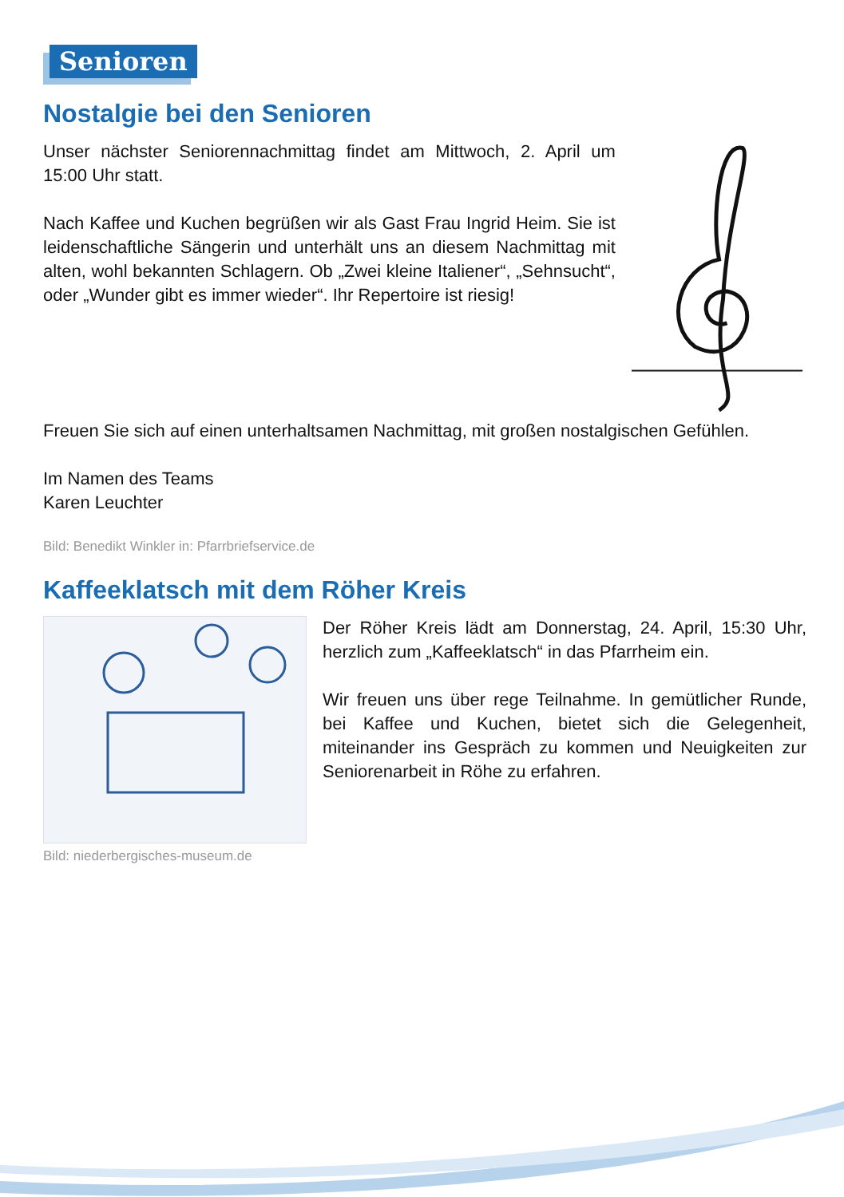Senioren
Nostalgie bei den Senioren
Unser nächster Seniorennachmittag findet am Mittwoch, 2. April um 15:00 Uhr statt.
Nach Kaffee und Kuchen begrüßen wir als Gast Frau Ingrid Heim. Sie ist leidenschaftliche Sängerin und unterhält uns an diesem Nachmittag mit alten, wohl bekannten Schlagern. Ob „Zwei kleine Italiener“, „Sehnsucht“, oder „Wunder gibt es immer wieder“. Ihr Repertoire ist riesig!
Freuen Sie sich auf einen unterhaltsamen Nachmittag, mit großen nostalgischen Gefühlen.
Im Namen des Teams
Karen Leuchter
Bild: Benedikt Winkler in: Pfarrbriefservice.de
Kaffeeklatsch mit dem Röher Kreis
Bild: niederbergisches-museum.de
Der Röher Kreis lädt am Donnerstag, 24. April, 15:30 Uhr, herzlich zum „Kaffeeklatsch“ in das Pfarrheim ein.
Wir freuen uns über rege Teilnahme. In gemütlicher Runde, bei Kaffee und Kuchen, bietet sich die Gelegenheit, miteinander ins Gespräch zu kommen und Neuigkeiten zur Seniorenarbeit in Röhe zu erfahren.